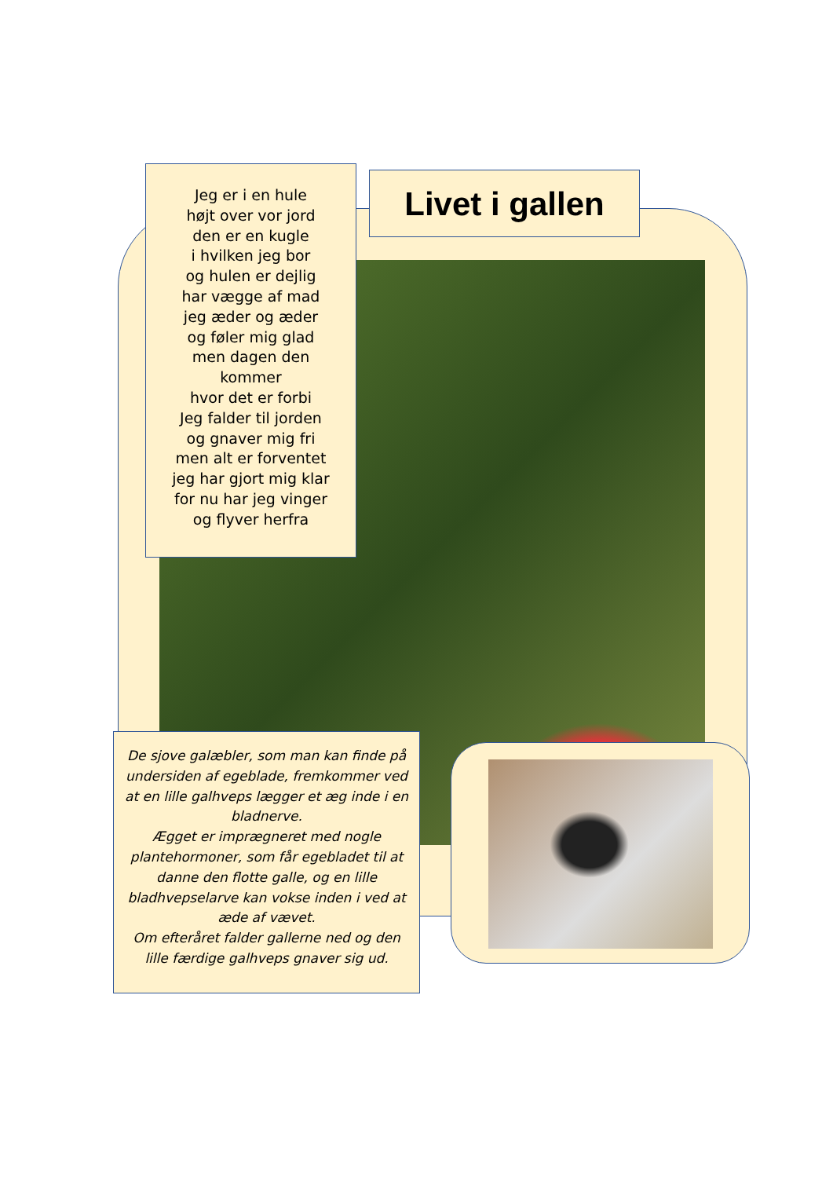Jeg er i en hule
højt over vor jord
den er en kugle
i hvilken jeg bor
og hulen er dejlig
har vægge af mad
jeg æder og æder
og føler mig glad
men dagen den
kommer
hvor det er forbi
Jeg falder til jorden
og gnaver mig fri
men alt er forventet
jeg har gjort mig klar
for nu har jeg vinger
og flyver herfra
Livet i gallen
De sjove galæbler, som man kan finde på undersiden af egeblade, fremkommer ved at en lille galhveps lægger et æg inde i en bladnerve.
Ægget er imprægneret med nogle plantehormoner, som får egebladet til at danne den flotte galle, og en lille bladhvepselarve kan vokse inden i ved at æde af vævet.
Om efteråret falder gallerne ned og den lille færdige galhveps gnaver sig ud.